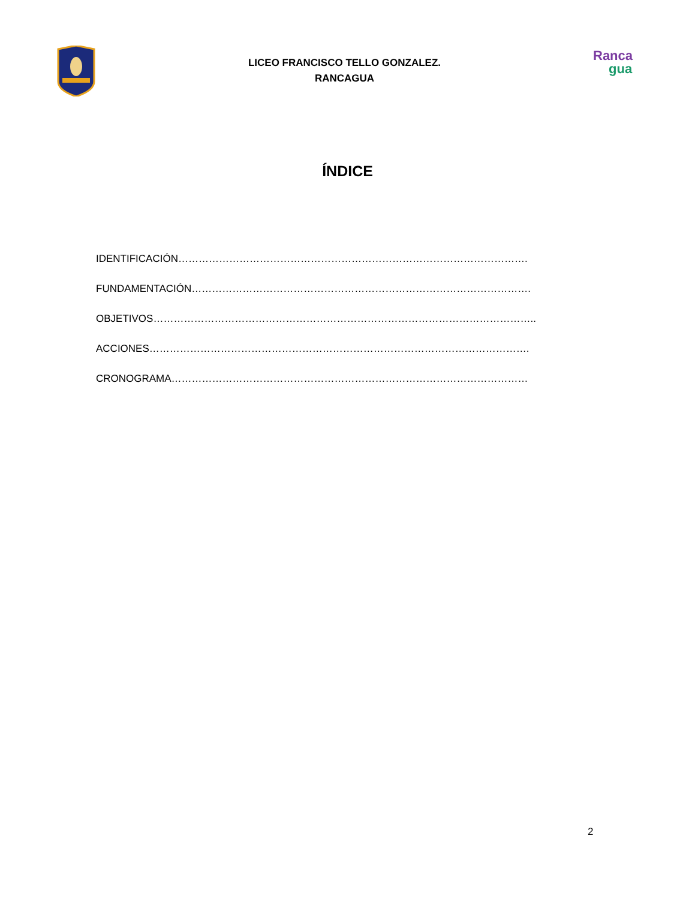LICEO FRANCISCO TELLO GONZALEZ.
RANCAGUA
Ranca
gua
ÍNDICE
IDENTIFICACIÓN………………………………………………………………………………………….
FUNDAMENTACIÓN……………………………………………………………………………………….
OBJETIVOS…………………………………………………………………………………………………..
ACCIONES………………………………………………………………………………………………….
CRONOGRAMA……………………………………………………………………………………………
2